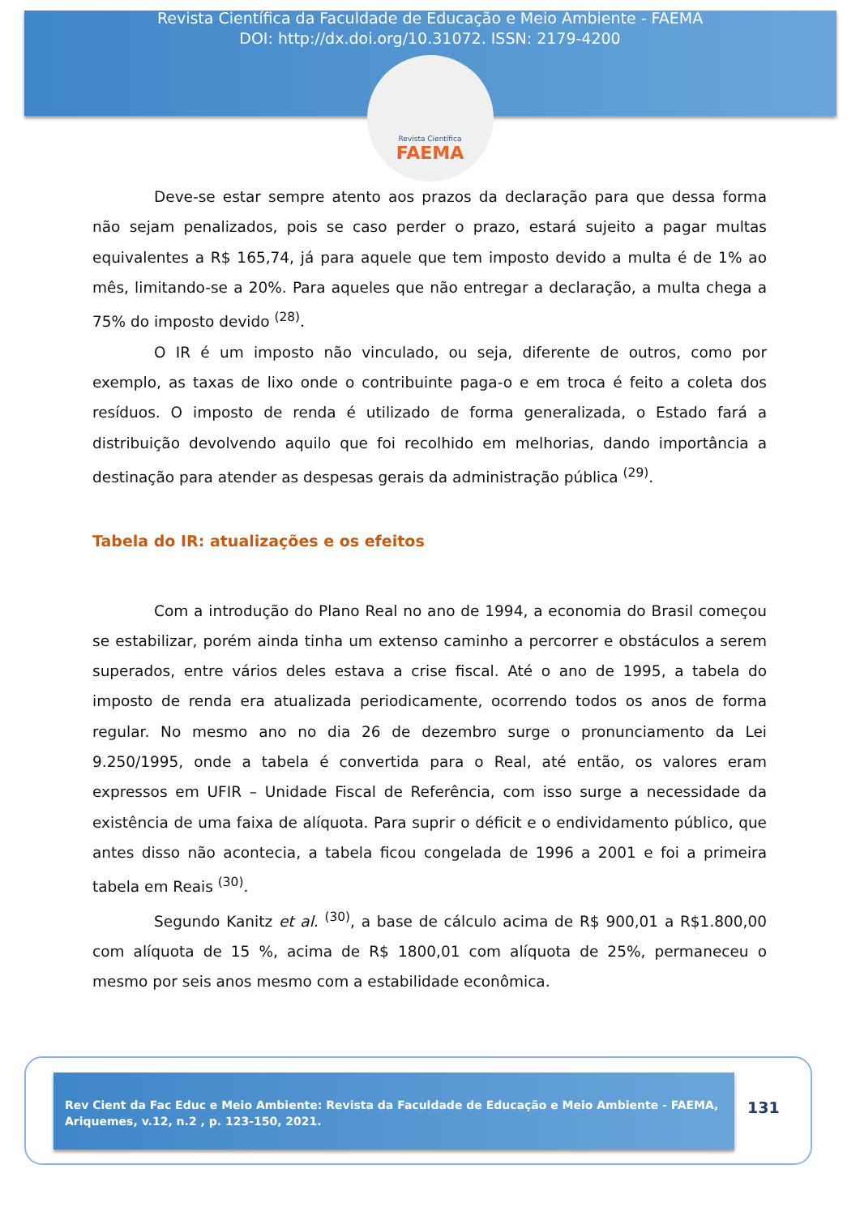Revista Científica da Faculdade de Educação e Meio Ambiente - FAEMA
DOI: http://dx.doi.org/10.31072. ISSN: 2179-4200
Revista Científica
FAEMA
Deve-se estar sempre atento aos prazos da declaração para que dessa forma não sejam penalizados, pois se caso perder o prazo, estará sujeito a pagar multas equivalentes a R$ 165,74, já para aquele que tem imposto devido a multa é de 1% ao mês, limitando-se a 20%. Para aqueles que não entregar a declaração, a multa chega a 75% do imposto devido <sup>(28)</sup>.
O IR é um imposto não vinculado, ou seja, diferente de outros, como por exemplo, as taxas de lixo onde o contribuinte paga-o e em troca é feito a coleta dos resíduos. O imposto de renda é utilizado de forma generalizada, o Estado fará a distribuição devolvendo aquilo que foi recolhido em melhorias, dando importância a destinação para atender as despesas gerais da administração pública <sup>(29)</sup>.
Tabela do IR: atualizações e os efeitos
Com a introdução do Plano Real no ano de 1994, a economia do Brasil começou se estabilizar, porém ainda tinha um extenso caminho a percorrer e obstáculos a serem superados, entre vários deles estava a crise fiscal. Até o ano de 1995, a tabela do imposto de renda era atualizada periodicamente, ocorrendo todos os anos de forma regular. No mesmo ano no dia 26 de dezembro surge o pronunciamento da Lei 9.250/1995, onde a tabela é convertida para o Real, até então, os valores eram expressos em UFIR – Unidade Fiscal de Referência, com isso surge a necessidade da existência de uma faixa de alíquota. Para suprir o déficit e o endividamento público, que antes disso não acontecia, a tabela ficou congelada de 1996 a 2001 e foi a primeira tabela em Reais <sup>(30)</sup>.
Segundo Kanitz et al. <sup>(30)</sup>, a base de cálculo acima de R$ 900,01 a R$1.800,00 com alíquota de 15 %, acima de R$ 1800,01 com alíquota de 25%, permaneceu o mesmo por seis anos mesmo com a estabilidade econômica.
Rev Cient da Fac Educ e Meio Ambiente: Revista da Faculdade de Educação e Meio Ambiente - FAEMA, Ariquemes, v.12, n.2 , p. 123-150, 2021.
131